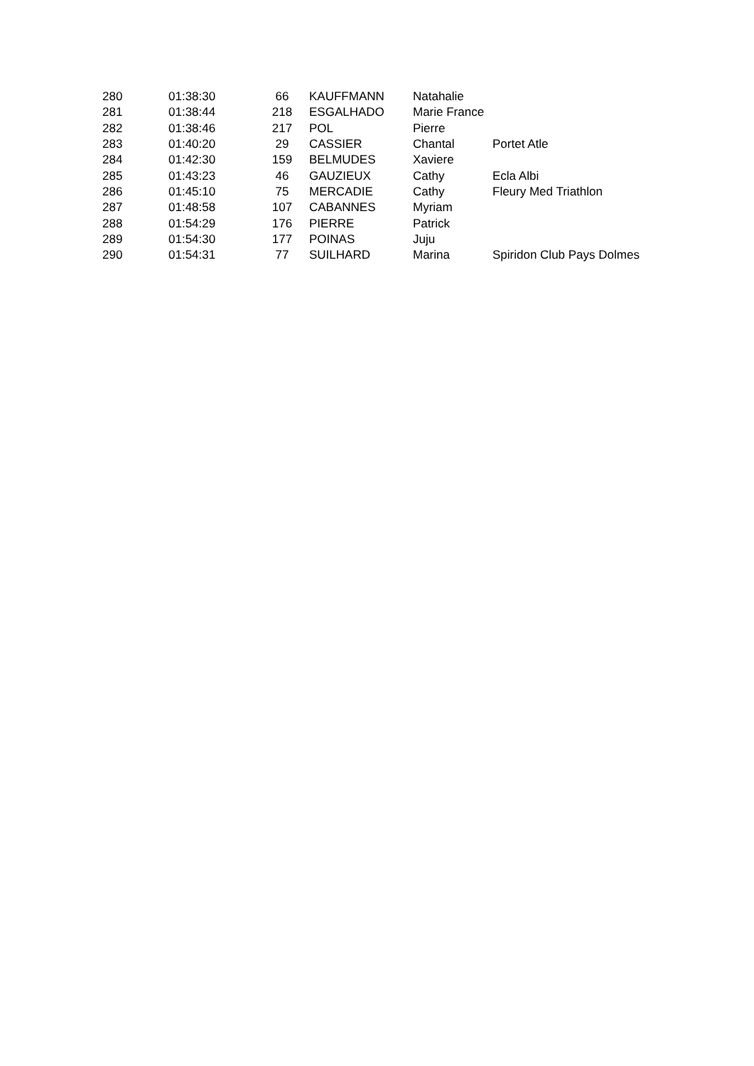| 280 | 01:38:30 | 66 | KAUFFMANN | Natahalie | |
| 281 | 01:38:44 | 218 | ESGALHADO | Marie France | |
| 282 | 01:38:46 | 217 | POL | Pierre | |
| 283 | 01:40:20 | 29 | CASSIER | Chantal | Portet Atle |
| 284 | 01:42:30 | 159 | BELMUDES | Xaviere | |
| 285 | 01:43:23 | 46 | GAUZIEUX | Cathy | Ecla Albi |
| 286 | 01:45:10 | 75 | MERCADIE | Cathy | Fleury Med Triathlon |
| 287 | 01:48:58 | 107 | CABANNES | Myriam | |
| 288 | 01:54:29 | 176 | PIERRE | Patrick | |
| 289 | 01:54:30 | 177 | POINAS | Juju | |
| 290 | 01:54:31 | 77 | SUILHARD | Marina | Spiridon Club Pays Dolmes |